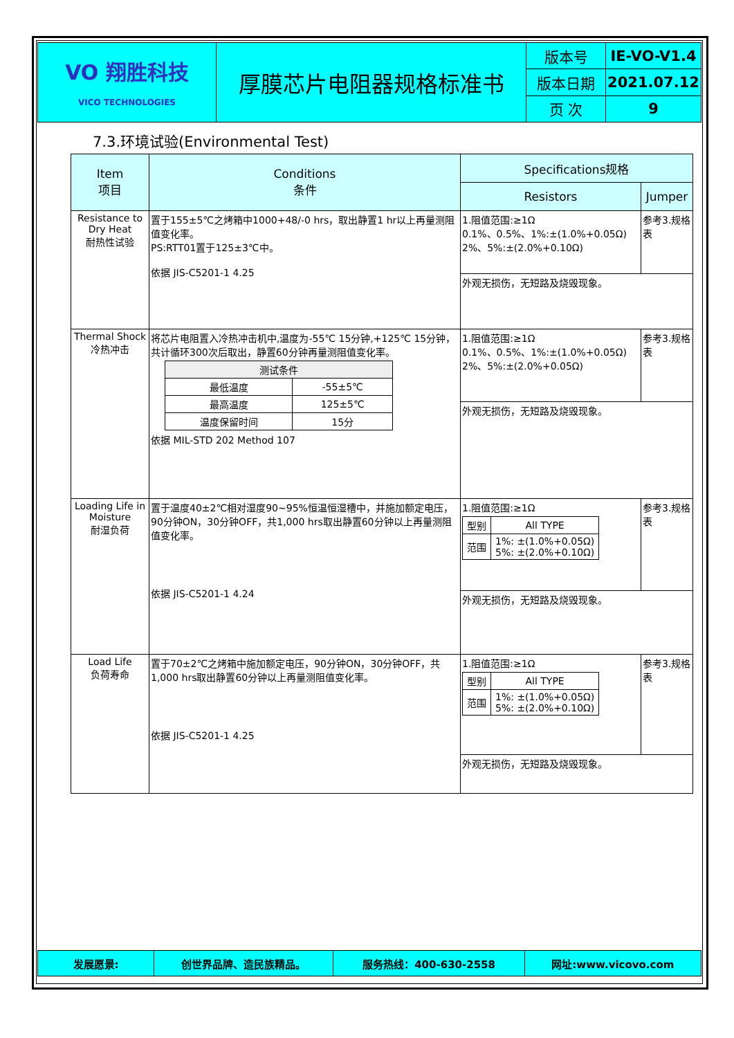| VO 翔胜科技 VICO TECHNOLOGIES | 厚膜芯片电阻器规格标准书 | 版本号 | IE-VO-V1.4 |
| | | 版本日期 | 2021.07.12 |
| | | 页 次 | 9 |
7.3.环境试验(Environmental Test)
| Item 项目 | Conditions 条件 | Specifications规格 | |
| --- | --- | --- | --- |
| | | Resistors | Jumper |
| Resistance to Dry Heat 耐热性试验 | 置于155±5℃之烤箱中1000+48/-0 hrs，取出静置1 hr以上再量测阻值变化率。 PS:RTT01置于125±3℃中。 依据 JIS-C5201-1 4.25 | 1.阻值范围:≥1Ω 0.1%、0.5%、1%:±(1.0%+0.05Ω) 2%、5%:±(2.0%+0.10Ω) | 参考3.规格表 |
| | | 外观无损伤，无短路及烧毁现象。 | |
| Thermal Shock 冷热冲击 | 将芯片电阻置入冷热冲击机中,温度为-55℃ 15分钟,+125℃ 15分钟，共计循环300次后取出，静置60分钟再量测阻值变化率。 / 测试条件 / / / 最低温度 / -55±5℃ / / 最高温度 / 125±5℃ / / 温度保留时间 / 15分 / 依据 MIL-STD 202 Method 107 | 1.阻值范围:≥1Ω 0.1%、0.5%、1%:±(1.0%+0.05Ω) 2%、5%:±(2.0%+0.05Ω) | 参考3.规格表 |
| | | 外观无损伤，无短路及烧毁现象。 | |
| Loading Life in Moisture 耐湿负荷 | 置于温度40±2℃相对湿度90~95%恒温恒湿槽中，并施加额定电压，90分钟ON，30分钟OFF，共1,000 hrs取出静置60分钟以上再量测阻值变化率。 依据 JIS-C5201-1 4.24 | 1.阻值范围:≥1Ω / 型别 / All TYPE / / 范围 / 1%: ±(1.0%+0.05Ω) 5%: ±(2.0%+0.10Ω) / | 参考3.规格表 |
| | | 外观无损伤，无短路及烧毁现象。 | |
| Load Life 负荷寿命 | 置于70±2℃之烤箱中施加额定电压，90分钟ON，30分钟OFF，共1,000 hrs取出静置60分钟以上再量测阻值变化率。 依据 JIS-C5201-1 4.25 | 1.阻值范围:≥1Ω / 型别 / All TYPE / / 范围 / 1%: ±(1.0%+0.05Ω) 5%: ±(2.0%+0.10Ω) / | 参考3.规格表 |
| | | 外观无损伤，无短路及烧毁现象。 | |
| 发展愿景: | 创世界品牌、造民族精品。 | 服务热线：400-630-2558 | 网址:www.vicovo.com |